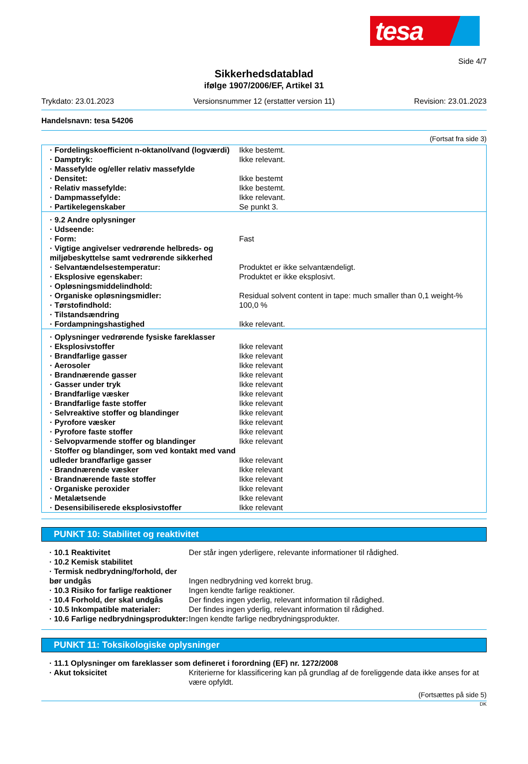tesa
Side 4/7
Sikkerhedsdatablad
ifølge 1907/2006/EF, Artikel 31
Trykdato: 23.01.2023 Versionsnummer 12 (erstatter version 11) Revision: 23.01.2023
Handelsnavn: tesa 54206
(Fortsat fra side 3)
| · Fordelingskoefficient n-oktanol/vand (logværdi) | Ikke bestemt. |
| · Damptryk: | Ikke relevant. |
| · Massefylde og/eller relativ massefylde | |
| · Densitet: | Ikke bestemt |
| · Relativ massefylde: | Ikke bestemt. |
| · Dampmassefylde: | Ikke relevant. |
| · Partikelegenskaber | Se punkt 3. |
| · 9.2 Andre oplysninger | |
| · Udseende: | |
| · Form: | Fast |
| · Vigtige angivelser vedrørende helbreds- og miljøbeskyttelse samt vedrørende sikkerhed | |
| · Selvantændelsestemperatur: | Produktet er ikke selvantændeligt. |
| · Eksplosive egenskaber: | Produktet er ikke eksplosivt. |
| · Opløsningsmiddelindhold: | |
| · Organiske opløsningsmidler: | Residual solvent content in tape: much smaller than 0,1 weight-% |
| · Tørstofindhold: | 100,0 % |
| · Tilstandsændring | |
| · Fordampningshastighed | Ikke relevant. |
| · Oplysninger vedrørende fysiske fareklasser | |
| · Eksplosivstoffer | Ikke relevant |
| · Brandfarlige gasser | Ikke relevant |
| · Aerosoler | Ikke relevant |
| · Brandnærende gasser | Ikke relevant |
| · Gasser under tryk | Ikke relevant |
| · Brandfarlige væsker | Ikke relevant |
| · Brandfarlige faste stoffer | Ikke relevant |
| · Selvreaktive stoffer og blandinger | Ikke relevant |
| · Pyrofore væsker | Ikke relevant |
| · Pyrofore faste stoffer | Ikke relevant |
| · Selvopvarmende stoffer og blandinger | Ikke relevant |
| · Stoffer og blandinger, som ved kontakt med vand udleder brandfarlige gasser | Ikke relevant |
| · Brandnærende væsker | Ikke relevant |
| · Brandnærende faste stoffer | Ikke relevant |
| · Organiske peroxider | Ikke relevant |
| · Metalætsende | Ikke relevant |
| · Desensibiliserede eksplosivstoffer | Ikke relevant |
PUNKT 10: Stabilitet og reaktivitet
| · 10.1 Reaktivitet | Der står ingen yderligere, relevante informationer til rådighed. |
| · 10.2 Kemisk stabilitet | |
| · Termisk nedbrydning/forhold, der bør undgås | Ingen nedbrydning ved korrekt brug. |
| · 10.3 Risiko for farlige reaktioner | Ingen kendte farlige reaktioner. |
| · 10.4 Forhold, der skal undgås | Der findes ingen yderlig, relevant information til rådighed. |
| · 10.5 Inkompatible materialer: | Der findes ingen yderlig, relevant information til rådighed. |
| · 10.6 Farlige nedbrydningsprodukter: | Ingen kendte farlige nedbrydningsprodukter. |
PUNKT 11: Toksikologiske oplysninger
| · 11.1 Oplysninger om fareklasser som defineret i forordning (EF) nr. 1272/2008 | |
| · Akut toksicitet | Kriterierne for klassificering kan på grundlag af de foreliggende data ikke anses for at være opfyldt. |
(Fortsættes på side 5)
DK